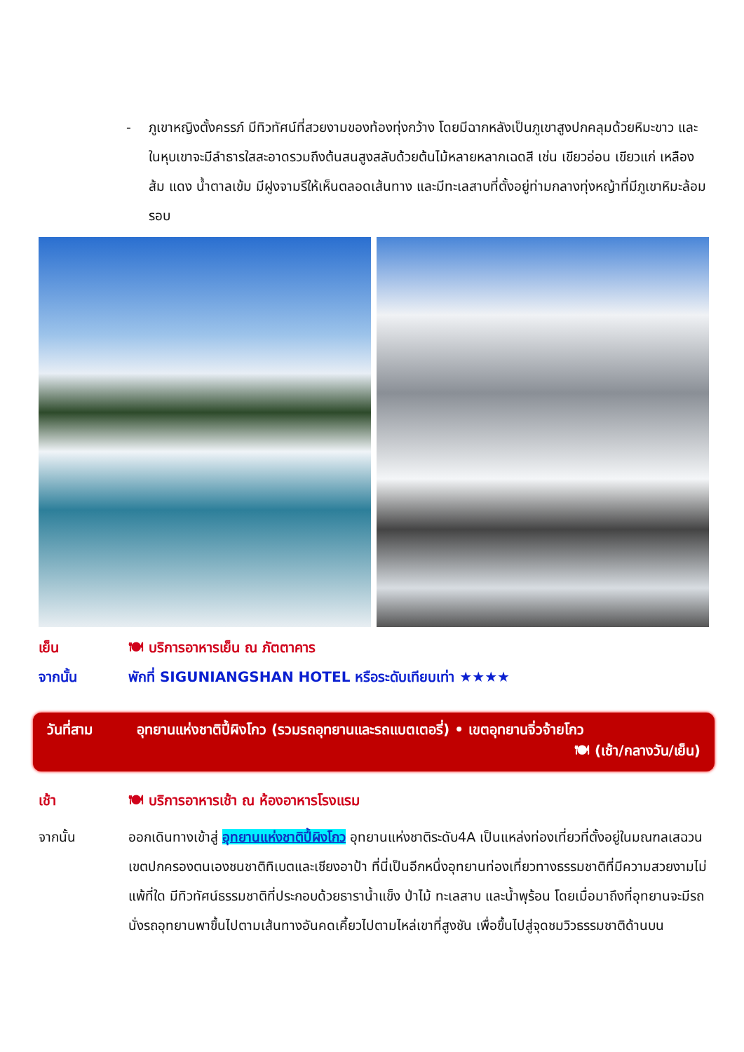- ภูเขาหญิงตั้งครรภ์ มีทิวทัศน์ที่สวยงามของท้องทุ่งกว้าง โดยมีฉากหลังเป็นภูเขาสูงปกคลุมด้วยหิมะขาว และในหุบเขาจะมีลำธารใสสะอาดรวมถึงต้นสนสูงสลับด้วยต้นไม้หลายหลากเฉดสี เช่น เขียวอ่อน เขียวแก่ เหลืองส้ม แดง น้ำตาลเข้ม มีฝูงจามรีให้เห็นตลอดเส้นทาง และมีทะเลสาบที่ตั้งอยู่ท่ามกลางทุ่งหญ้าที่มีภูเขาหิมะล้อมรอบ
เย็น 🍽 บริการอาหารเย็น ณ ภัตตาคาร
จากนั้น พักที่ SIGUNIANGSHAN HOTEL หรือระดับเทียบเท่า ★★★★
วันที่สาม อุทยานแห่งชาติปี้ผิงโกว (รวมรถอุทยานและรถแบตเตอรี่) • เขตอุทยานจิ่วจ้ายโกว
🍽 (เช้า/กลางวัน/เย็น)
เช้า 🍽 บริการอาหารเช้า ณ ห้องอาหารโรงแรม
จากนั้น ออกเดินทางเข้าสู่ อุทยานแห่งชาติปี้ผิงโกว อุทยานแห่งชาติระดับ4A เป็นแหล่งท่องเที่ยวที่ตั้งอยู่ในมณฑลเสฉวน เขตปกครองตนเองชนชาติทิเบตและเชียงอาป้า ที่นี่เป็นอีกหนึ่งอุทยานท่องเที่ยวทางธรรมชาติที่มีความสวยงามไม่แพ้ที่ใด มีทิวทัศน์ธรรมชาติที่ประกอบด้วยธาราน้ำแข็ง ป่าไม้ ทะเลสาบ และน้ำพุร้อน โดยเมื่อมาถึงที่อุทยานจะมีรถนั่งรถอุทยานพาขึ้นไปตามเส้นทางอันคดเคี้ยวไปตามไหล่เขาที่สูงชัน เพื่อขึ้นไปสู่จุดชมวิวธรรมชาติด้านบน